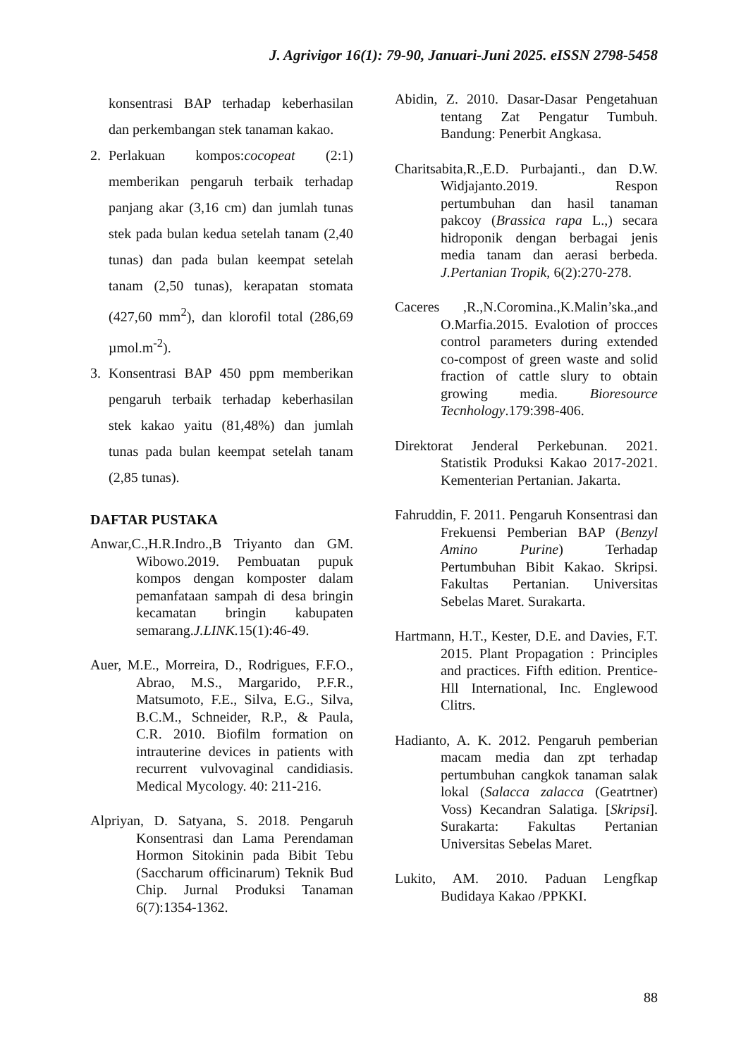J. Agrivigor 16(1): 79-90, Januari-Juni 2025. eISSN 2798-5458
konsentrasi BAP terhadap keberhasilan dan perkembangan stek tanaman kakao.
2. Perlakuan kompos:cocopeat (2:1) memberikan pengaruh terbaik terhadap panjang akar (3,16 cm) dan jumlah tunas stek pada bulan kedua setelah tanam (2,40 tunas) dan pada bulan keempat setelah tanam (2,50 tunas), kerapatan stomata (427,60 mm<sup>2</sup>), dan klorofil total (286,69 µmol.m<sup>-2</sup>).
3. Konsentrasi BAP 450 ppm memberikan pengaruh terbaik terhadap keberhasilan stek kakao yaitu (81,48%) dan jumlah tunas pada bulan keempat setelah tanam (2,85 tunas).
DAFTAR PUSTAKA
Anwar,C.,H.R.Indro.,B Triyanto dan GM. Wibowo.2019. Pembuatan pupuk kompos dengan komposter dalam pemanfataan sampah di desa bringin kecamatan bringin kabupaten semarang.J.LINK. 15(1):46-49.
Auer, M.E., Morreira, D., Rodrigues, F.F.O., Abrao, M.S., Margarido, P.F.R., Matsumoto, F.E., Silva, E.G., Silva, B.C.M., Schneider, R.P., & Paula, C.R. 2010. Biofilm formation on intrauterine devices in patients with recurrent vulvovaginal candidiasis. Medical Mycology. 40: 211-216.
Alpriyan, D. Satyana, S. 2018. Pengaruh Konsentrasi dan Lama Perendaman Hormon Sitokinin pada Bibit Tebu (Saccharum officinarum) Teknik Bud Chip. Jurnal Produksi Tanaman 6(7):1354-1362.
Abidin, Z. 2010. Dasar-Dasar Pengetahuan tentang Zat Pengatur Tumbuh. Bandung: Penerbit Angkasa.
Charitsabita,R.,E.D. Purbajanti., dan D.W. Widjajanto.2019. Respon pertumbuhan dan hasil tanaman pakcoy (Brassica rapa L.,) secara hidroponik dengan berbagai jenis media tanam dan aerasi berbeda. J.Pertanian Tropik, 6(2):270-278.
Caceres ,R.,N.Coromina.,K.Malin’ska.,and O.Marfia.2015. Evalotion of procces control parameters during extended co-compost of green waste and solid fraction of cattle slury to obtain growing media. Bioresource Tecnhology.179:398-406.
Direktorat Jenderal Perkebunan. 2021. Statistik Produksi Kakao 2017-2021. Kementerian Pertanian. Jakarta.
Fahruddin, F. 2011. Pengaruh Konsentrasi dan Frekuensi Pemberian BAP (Benzyl Amino Purine) Terhadap Pertumbuhan Bibit Kakao. Skripsi. Fakultas Pertanian. Universitas Sebelas Maret. Surakarta.
Hartmann, H.T., Kester, D.E. and Davies, F.T. 2015. Plant Propagation : Principles and practices. Fifth edition. Prentice-Hll International, Inc. Englewood Clitrs.
Hadianto, A. K. 2012. Pengaruh pemberian macam media dan zpt terhadap pertumbuhan cangkok tanaman salak lokal (Salacca zalacca (Geatrtner) Voss) Kecandran Salatiga. [Skripsi]. Surakarta: Fakultas Pertanian Universitas Sebelas Maret.
Lukito, AM. 2010. Paduan Lengfkap Budidaya Kakao /PPKKI.
88